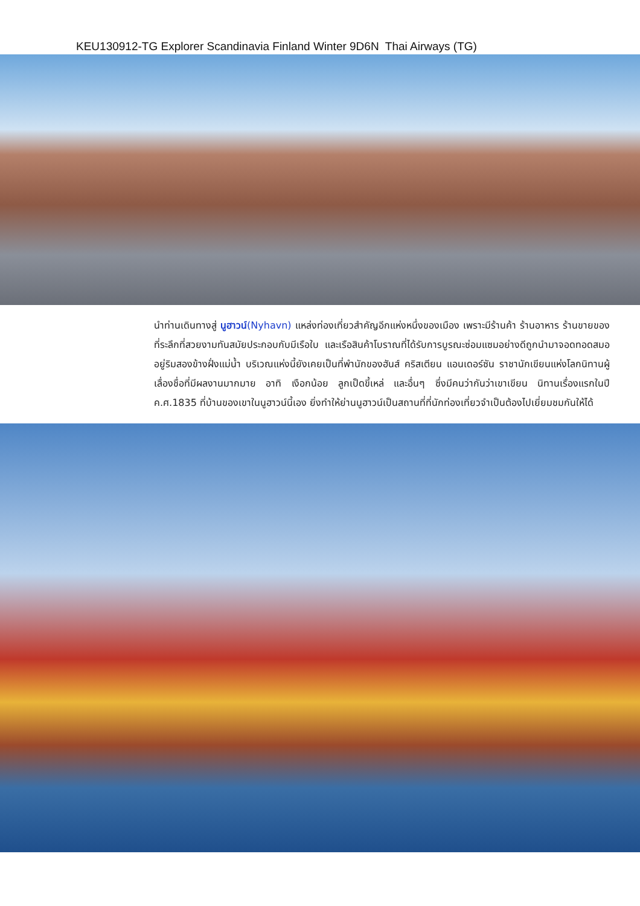KEU130912-TG Explorer Scandinavia Finland Winter 9D6N Thai Airways (TG)
นำท่านเดินทางสู่ นูฮาวน์(Nyhavn) แหล่งท่องเที่ยวสำคัญอีกแห่งหนึ่งของเมือง เพราะมีร้านค้า ร้านอาหาร ร้านขายของที่ระลึกที่สวยงามทันสมัยประกอบกับมีเรือใบ และเรือสินค้าโบราณที่ได้รับการบูรณะซ่อมแซมอย่างดีถูกนำมาจอดทอดสมออยู่ริมสองข้างฝั่งแม่น้ำ บริเวณแห่งนี้ยังเคยเป็นที่พำนักของฮันส์ คริสเตียน แอนเดอร์ซัน ราชานักเขียนแห่งโลกนิทานผู้เลื่องชื่อที่มีผลงานมากมาย อาทิ เงือกน้อย ลูกเป็ดขี้เหล่ และอื่นๆ ซึ่งมีคนว่ากันว่าเขาเขียน นิทานเรื่องแรกในปี ค.ศ.1835 ที่บ้านของเขาในนูฮาวน์นี้เอง ยิ่งทำให้ย่านนูฮาวน์เป็นสถานที่ที่นักท่องเที่ยวจำเป็นต้องไปเยี่ยมชมกันให้ได้